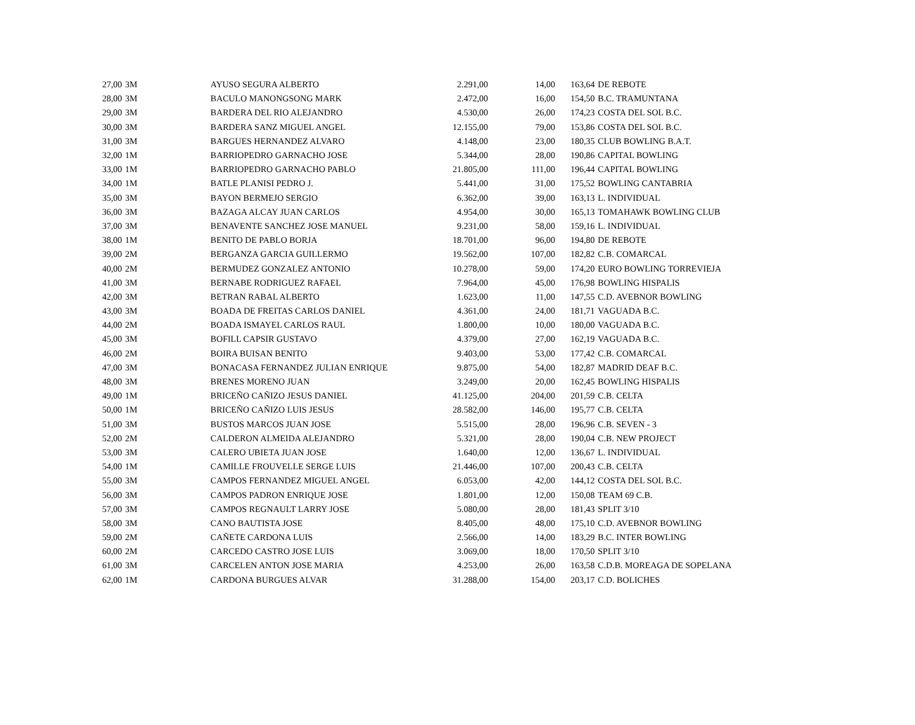| 27,00 | 3M | AYUSO SEGURA ALBERTO | 2.291,00 | 14,00 | 163,64 | DE REBOTE |
| 28,00 | 3M | BACULO MANONGSONG MARK | 2.472,00 | 16,00 | 154,50 | B.C. TRAMUNTANA |
| 29,00 | 3M | BARDERA DEL RIO ALEJANDRO | 4.530,00 | 26,00 | 174,23 | COSTA DEL SOL B.C. |
| 30,00 | 3M | BARDERA SANZ MIGUEL ANGEL | 12.155,00 | 79,00 | 153,86 | COSTA DEL SOL B.C. |
| 31,00 | 3M | BARGUES HERNANDEZ ALVARO | 4.148,00 | 23,00 | 180,35 | CLUB BOWLING B.A.T. |
| 32,00 | 1M | BARRIOPEDRO GARNACHO JOSE | 5.344,00 | 28,00 | 190,86 | CAPITAL BOWLING |
| 33,00 | 1M | BARRIOPEDRO GARNACHO PABLO | 21.805,00 | 111,00 | 196,44 | CAPITAL BOWLING |
| 34,00 | 1M | BATLE PLANISI PEDRO J. | 5.441,00 | 31,00 | 175,52 | BOWLING CANTABRIA |
| 35,00 | 3M | BAYON BERMEJO SERGIO | 6.362,00 | 39,00 | 163,13 | L. INDIVIDUAL |
| 36,00 | 3M | BAZAGA ALCAY JUAN CARLOS | 4.954,00 | 30,00 | 165,13 | TOMAHAWK BOWLING CLUB |
| 37,00 | 3M | BENAVENTE SANCHEZ JOSE MANUEL | 9.231,00 | 58,00 | 159,16 | L. INDIVIDUAL |
| 38,00 | 1M | BENITO DE PABLO BORJA | 18.701,00 | 96,00 | 194,80 | DE REBOTE |
| 39,00 | 2M | BERGANZA GARCIA GUILLERMO | 19.562,00 | 107,00 | 182,82 | C.B. COMARCAL |
| 40,00 | 2M | BERMUDEZ GONZALEZ ANTONIO | 10.278,00 | 59,00 | 174,20 | EURO BOWLING TORREVIEJA |
| 41,00 | 3M | BERNABE RODRIGUEZ RAFAEL | 7.964,00 | 45,00 | 176,98 | BOWLING HISPALIS |
| 42,00 | 3M | BETRAN RABAL ALBERTO | 1.623,00 | 11,00 | 147,55 | C.D. AVEBNOR BOWLING |
| 43,00 | 3M | BOADA DE FREITAS CARLOS DANIEL | 4.361,00 | 24,00 | 181,71 | VAGUADA B.C. |
| 44,00 | 2M | BOADA ISMAYEL CARLOS RAUL | 1.800,00 | 10,00 | 180,00 | VAGUADA B.C. |
| 45,00 | 3M | BOFILL CAPSIR GUSTAVO | 4.379,00 | 27,00 | 162,19 | VAGUADA B.C. |
| 46,00 | 2M | BOIRA BUISAN BENITO | 9.403,00 | 53,00 | 177,42 | C.B. COMARCAL |
| 47,00 | 3M | BONACASA FERNANDEZ JULIAN ENRIQUE | 9.875,00 | 54,00 | 182,87 | MADRID DEAF B.C. |
| 48,00 | 3M | BRENES MORENO JUAN | 3.249,00 | 20,00 | 162,45 | BOWLING HISPALIS |
| 49,00 | 1M | BRICEÑO CAÑIZO JESUS DANIEL | 41.125,00 | 204,00 | 201,59 | C.B. CELTA |
| 50,00 | 1M | BRICEÑO CAÑIZO LUIS JESUS | 28.582,00 | 146,00 | 195,77 | C.B. CELTA |
| 51,00 | 3M | BUSTOS MARCOS JUAN JOSE | 5.515,00 | 28,00 | 196,96 | C.B. SEVEN - 3 |
| 52,00 | 2M | CALDERON ALMEIDA ALEJANDRO | 5.321,00 | 28,00 | 190,04 | C.B. NEW PROJECT |
| 53,00 | 3M | CALERO UBIETA JUAN JOSE | 1.640,00 | 12,00 | 136,67 | L. INDIVIDUAL |
| 54,00 | 1M | CAMILLE FROUVELLE SERGE LUIS | 21.446,00 | 107,00 | 200,43 | C.B. CELTA |
| 55,00 | 3M | CAMPOS FERNANDEZ MIGUEL ANGEL | 6.053,00 | 42,00 | 144,12 | COSTA DEL SOL B.C. |
| 56,00 | 3M | CAMPOS PADRON ENRIQUE JOSE | 1.801,00 | 12,00 | 150,08 | TEAM 69 C.B. |
| 57,00 | 3M | CAMPOS REGNAULT LARRY JOSE | 5.080,00 | 28,00 | 181,43 | SPLIT 3/10 |
| 58,00 | 3M | CANO BAUTISTA JOSE | 8.405,00 | 48,00 | 175,10 | C.D. AVEBNOR BOWLING |
| 59,00 | 2M | CAÑETE CARDONA LUIS | 2.566,00 | 14,00 | 183,29 | B.C. INTER BOWLING |
| 60,00 | 2M | CARCEDO CASTRO JOSE LUIS | 3.069,00 | 18,00 | 170,50 | SPLIT 3/10 |
| 61,00 | 3M | CARCELEN ANTON JOSE MARIA | 4.253,00 | 26,00 | 163,58 | C.D.B. MOREAGA DE SOPELANA |
| 62,00 | 1M | CARDONA BURGUES ALVAR | 31.288,00 | 154,00 | 203,17 | C.D. BOLICHES |